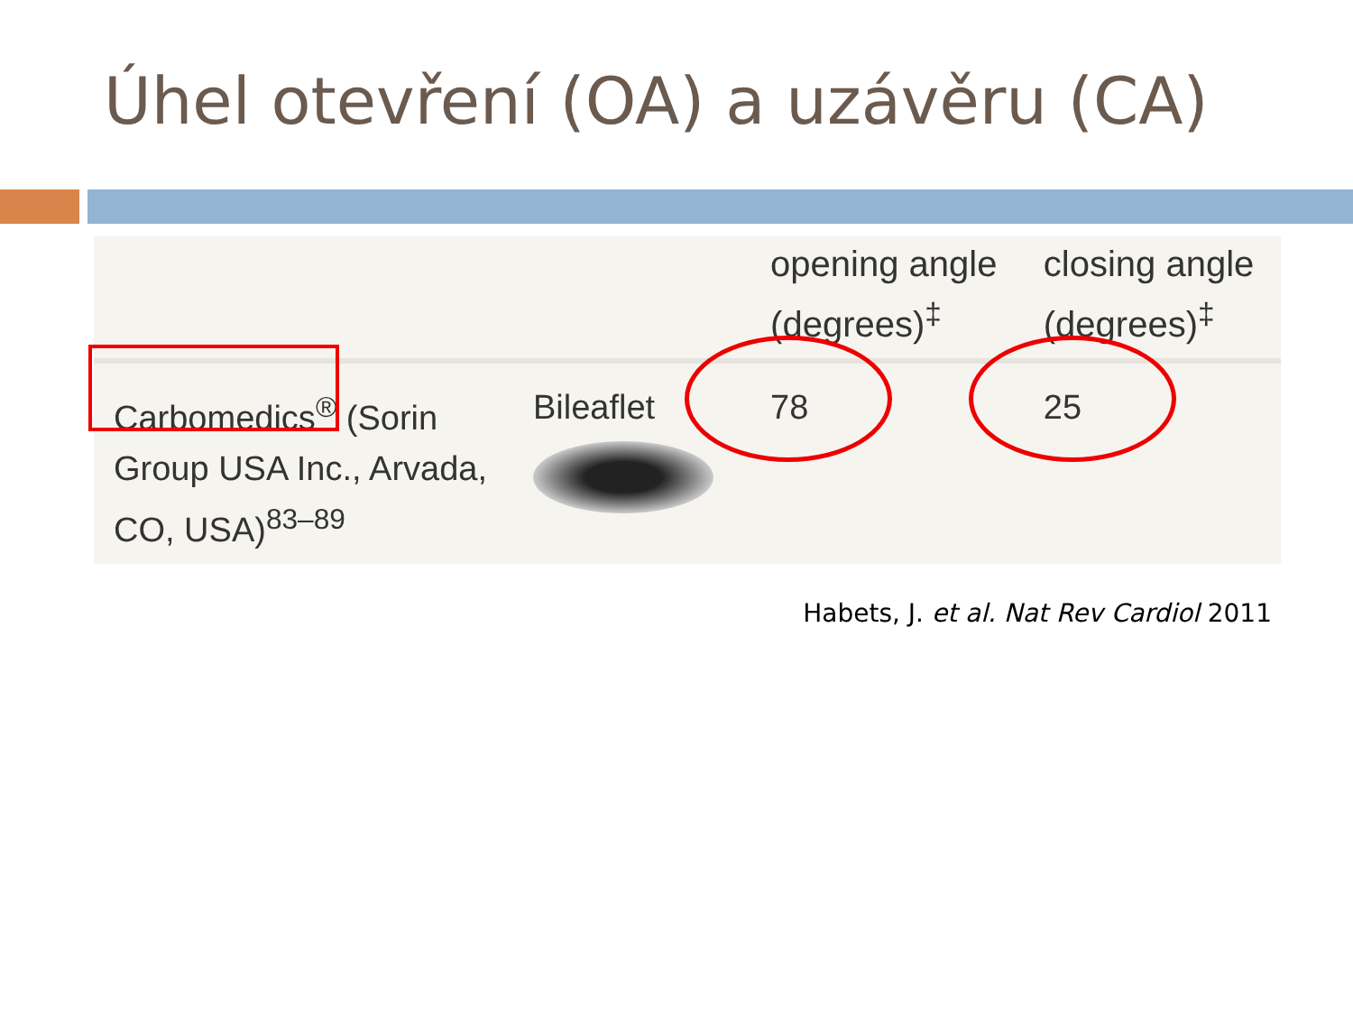Úhel otevření (OA) a uzávěru (CA)
| | | opening angle (degrees)<sup>‡</sup> | closing angle (degrees)<sup>‡</sup> |
| --- | --- | --- | --- |
| Carbomedics<sup>®</sup> (Sorin Group USA Inc., Arvada, CO, USA)<sup>83–89</sup> | Bileaflet | 78 | 25 |
Habets, J. et al. Nat Rev Cardiol 2011